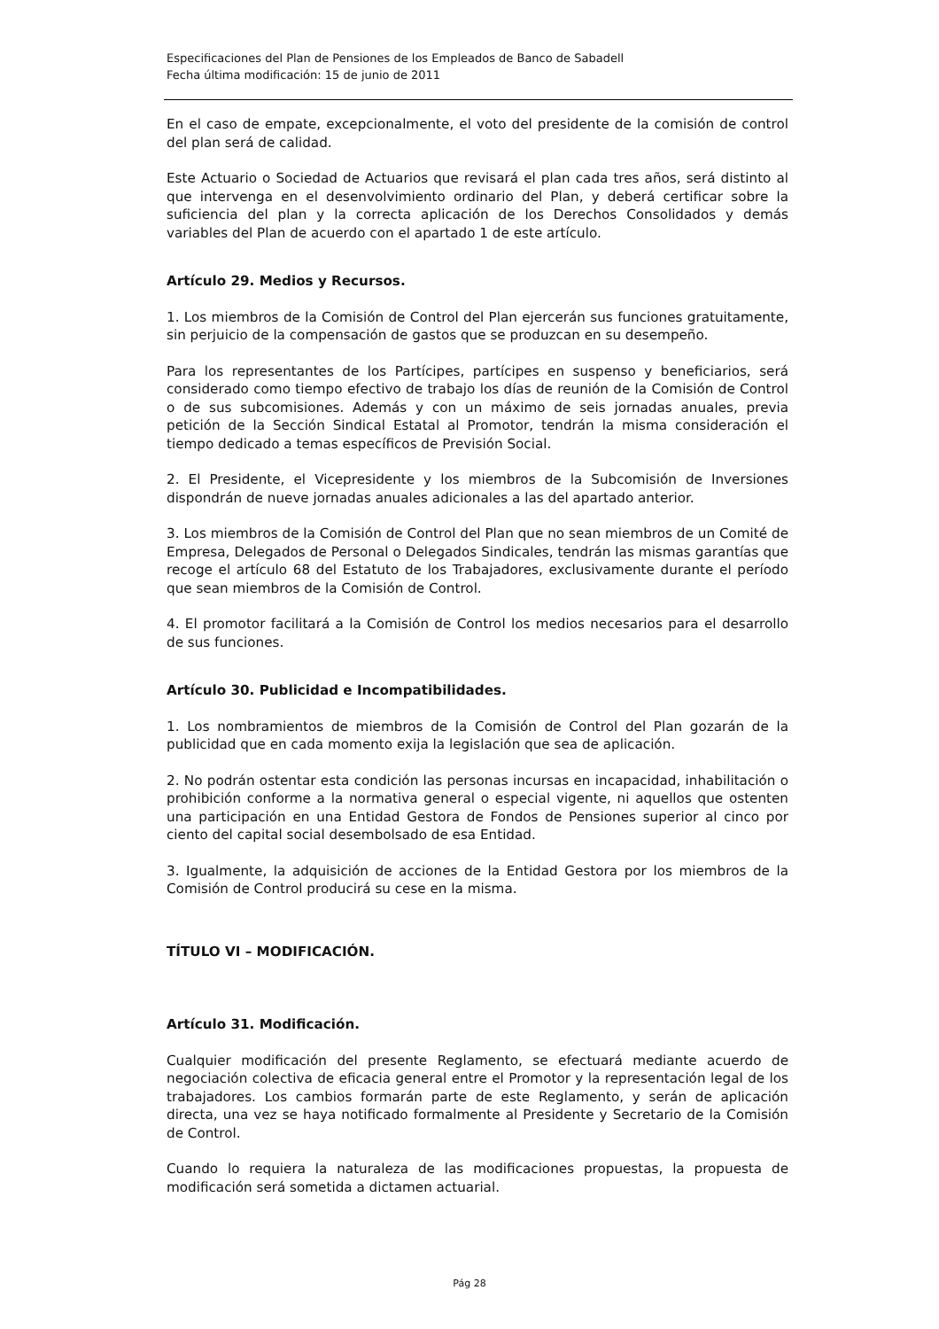Especificaciones del Plan de Pensiones de los Empleados de Banco de Sabadell
Fecha última modificación: 15 de junio de 2011
En el caso de empate, excepcionalmente, el voto del presidente de la comisión de control del plan será de calidad.
Este Actuario o Sociedad de Actuarios que revisará el plan cada tres años, será distinto al que intervenga en el desenvolvimiento ordinario del Plan, y deberá certificar sobre la suficiencia del plan y la correcta aplicación de los Derechos Consolidados y demás variables del Plan de acuerdo con el apartado 1 de este artículo.
Artículo 29. Medios y Recursos.
1. Los miembros de la Comisión de Control del Plan ejercerán sus funciones gratuitamente, sin perjuicio de la compensación de gastos que se produzcan en su desempeño.
Para los representantes de los Partícipes, partícipes en suspenso y beneficiarios, será considerado como tiempo efectivo de trabajo los días de reunión de la Comisión de Control o de sus subcomisiones. Además y con un máximo de seis jornadas anuales, previa petición de la Sección Sindical Estatal al Promotor, tendrán la misma consideración el tiempo dedicado a temas específicos de Previsión Social.
2. El Presidente, el Vicepresidente y los miembros de la Subcomisión de Inversiones dispondrán de nueve jornadas anuales adicionales a las del apartado anterior.
3. Los miembros de la Comisión de Control del Plan que no sean miembros de un Comité de Empresa, Delegados de Personal o Delegados Sindicales, tendrán las mismas garantías que recoge el artículo 68 del Estatuto de los Trabajadores, exclusivamente durante el período que sean miembros de la Comisión de Control.
4. El promotor facilitará a la Comisión de Control los medios necesarios para el desarrollo de sus funciones.
Artículo 30. Publicidad e Incompatibilidades.
1. Los nombramientos de miembros de la Comisión de Control del Plan gozarán de la publicidad que en cada momento exija la legislación que sea de aplicación.
2. No podrán ostentar esta condición las personas incursas en incapacidad, inhabilitación o prohibición conforme a la normativa general o especial vigente, ni aquellos que ostenten una participación en una Entidad Gestora de Fondos de Pensiones superior al cinco por ciento del capital social desembolsado de esa Entidad.
3. Igualmente, la adquisición de acciones de la Entidad Gestora por los miembros de la Comisión de Control producirá su cese en la misma.
TÍTULO VI – MODIFICACIÓN.
Artículo 31. Modificación.
Cualquier modificación del presente Reglamento, se efectuará mediante acuerdo de negociación colectiva de eficacia general entre el Promotor y la representación legal de los trabajadores. Los cambios formarán parte de este Reglamento, y serán de aplicación directa, una vez se haya notificado formalmente al Presidente y Secretario de la Comisión de Control.
Cuando lo requiera la naturaleza de las modificaciones propuestas, la propuesta de modificación será sometida a dictamen actuarial.
Pág 28